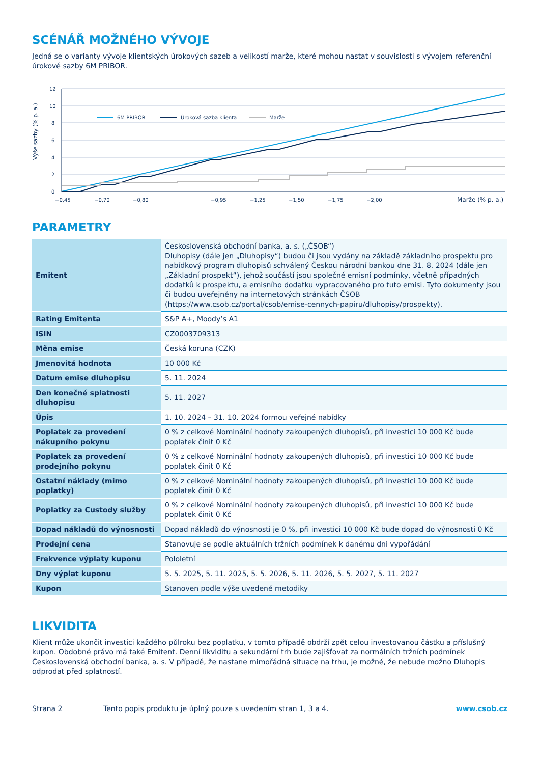SCÉNÁŘ MOŽNÉHO VÝVOJE
Jedná se o varianty vývoje klientských úrokových sazeb a velikostí marže, které mohou nastat v souvislosti s vývojem referenční úrokové sazby 6M PRIBOR.
Výše sazby (% p. a.)
12
10
8
6
4
2
0
−0,45
−0,70
−0,80
−0,95
−1,25
−1,50
−1,75
−2,00
Marže (% p. a.)
6M PRIBOR
Úroková sazba klienta
Marže
PARAMETRY
| Emitent | Československá obchodní banka, a. s. („ČSOB“) Dluhopisy (dále jen „Dluhopisy“) budou či jsou vydány na základě základního prospektu pro nabídkový program dluhopisů schválený Českou národní bankou dne 31. 8. 2024 (dále jen „Základní prospekt“), jehož součástí jsou společné emisní podmínky, včetně případných dodatků k prospektu, a emisního dodatku vypracovaného pro tuto emisi. Tyto dokumenty jsou či budou uveřejněny na internetových stránkách ČSOB (https://www.csob.cz/portal/csob/emise-cennych-papiru/dluhopisy/prospekty). |
| Rating Emitenta | S&P A+, Moody’s A1 |
| ISIN | CZ0003709313 |
| Měna emise | Česká koruna (CZK) |
| Jmenovitá hodnota | 10 000 Kč |
| Datum emise dluhopisu | 5. 11. 2024 |
| Den konečné splatnosti dluhopisu | 5. 11. 2027 |
| Úpis | 1. 10. 2024 – 31. 10. 2024 formou veřejné nabídky |
| Poplatek za provedení nákupního pokynu | 0 % z celkové Nominální hodnoty zakoupených dluhopisů, při investici 10 000 Kč bude poplatek činit 0 Kč |
| Poplatek za provedení prodejního pokynu | 0 % z celkové Nominální hodnoty zakoupených dluhopisů, při investici 10 000 Kč bude poplatek činit 0 Kč |
| Ostatní náklady (mimo poplatky) | 0 % z celkové Nominální hodnoty zakoupených dluhopisů, při investici 10 000 Kč bude poplatek činit 0 Kč |
| Poplatky za Custody služby | 0 % z celkové Nominální hodnoty zakoupených dluhopisů, při investici 10 000 Kč bude poplatek činit 0 Kč |
| Dopad nákladů do výnosnosti | Dopad nákladů do výnosnosti je 0 %, při investici 10 000 Kč bude dopad do výnosnosti 0 Kč |
| Prodejní cena | Stanovuje se podle aktuálních tržních podmínek k danému dni vypořádání |
| Frekvence výplaty kuponu | Pololetní |
| Dny výplat kuponu | 5. 5. 2025, 5. 11. 2025, 5. 5. 2026, 5. 11. 2026, 5. 5. 2027, 5. 11. 2027 |
| Kupon | Stanoven podle výše uvedené metodiky |
LIKVIDITA
Klient může ukončit investici každého půlroku bez poplatku, v tomto případě obdrží zpět celou investovanou částku a příslušný kupon. Obdobné právo má také Emitent. Denní likviditu a sekundární trh bude zajišťovat za normálních tržních podmínek Československá obchodní banka, a. s. V případě, že nastane mimořádná situace na trhu, je možné, že nebude možno Dluhopis odprodat před splatností.
Strana 2 Tento popis produktu je úplný pouze s uvedením stran 1, 3 a 4. www.csob.cz